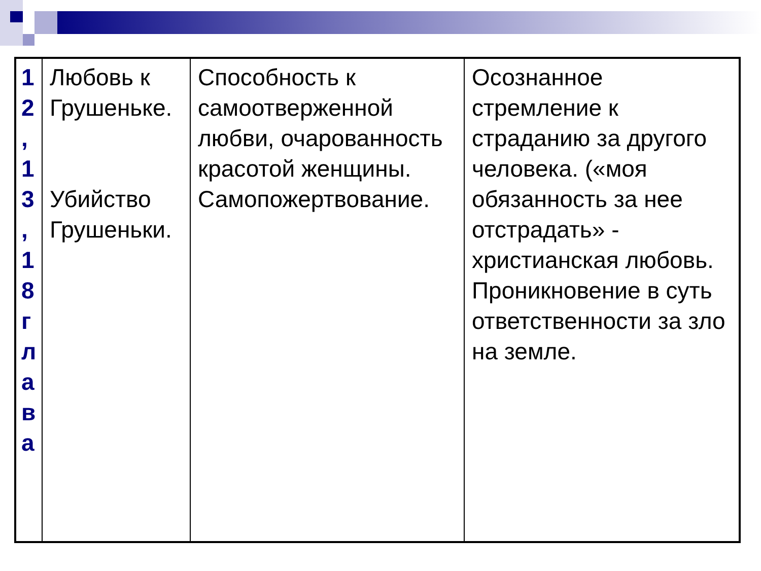| 1 2 , 1 3 , 1 8 г л а в а | Любовь к Грушеньке. Убийство Грушеньки. | Способность к самоотверженной любви, очарованность красотой женщины. Самопожертвование. | Осознанное стремление к страданию за другого человека. («моя обязанность за нее отстрадать» - христианская любовь. Проникновение в суть ответственности за зло на земле. |